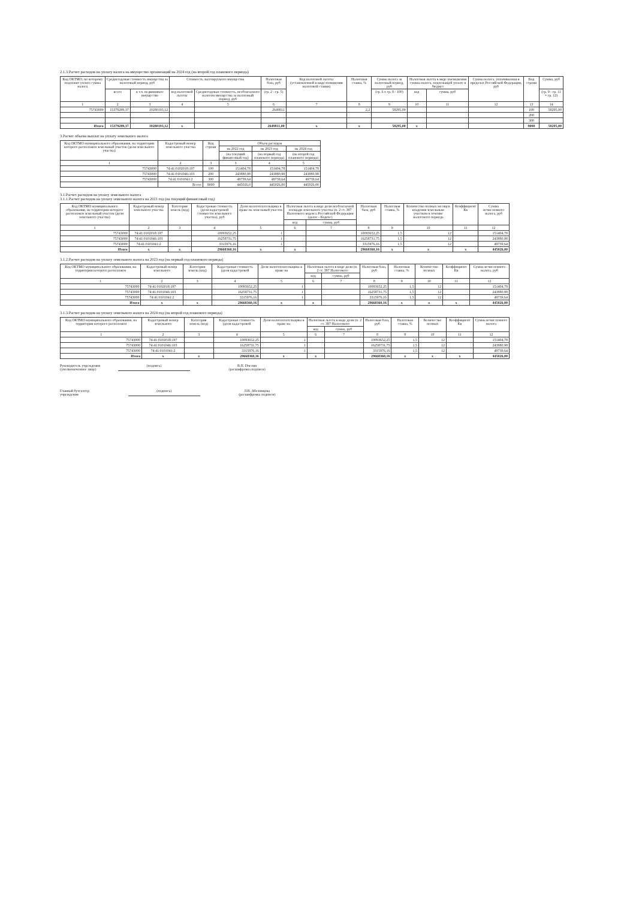2.1.3.Расчет расходов на уплату налога на имущество организаций на 2024 год (на второй год планового периода)
| Код ОКТМО, по которому подлежит уплате сумма налога | Среднегодовая стоимость имущества за налоговый период, руб | | Стоимость льготируемого имущества | | Налоговая база, руб | Код налоговой льготы (установленной в виде понижения налоговой ставки) | Налоговая ставка, % | Сумма налога за налоговый период, руб | Налоговая льгота в виде уменьшения суммы налога, подлежащей уплате в бюджет | | Сумма налога, уплачиваемая в пределах Российской Федерации, руб | Код строки | Сумма, руб |
| --- | --- | --- | --- | --- | --- | --- | --- | --- | --- | --- | --- | --- | --- |
| | всего | в т.ч. недвижимое имущество | код налоговой льготы | Среднегодовая стоимость, необлагаемого налогом имущества за налоговый период, руб | (гр. 2 - гр. 5) | | | (гр. 6 х гр. 8 / 100) | код | сумма, руб | | | (гр. 9 - гр. 11 + гр. 12) |
| 1 | 2 | 3 | 4 | 5 | 6 | 7 | 8 | 9 | 10 | 11 | 12 | 13 | 14 |
| 75743000 | 15379289,37 | 10280193,12 | | | 2649811 | | 2,2 | 58295,00 | | | | 100 | 58295,00 |
| | | | | | | | | | | | | 200 | |
| | | | | | | | | | | | | 300 | |
| Итого | 15379289,37 | 10280193,12 | x | | 2649811,00 | x | x | 58295,00 | x | | | 9000 | 58295,00 |
3.Расчет объема выплат на уплату земельного налога
| Код ОКТМО муниципального образования, на территории которого расположен земельный участок (доля земельного участка) | Кадастровый номер земельного участка | Код строки | Объем расходов | | |
| --- | --- | --- | --- | --- | --- |
| | | | на 2022 год | на 2023 год | на 2024 год |
| | | | (на текущий финансовый год) | (на первый год планового периода) | (на второй год планового периода) |
| 1 | 2 | 3 | 3 | 4 | 5 |
| 75743000 | 74:41:0102018:197 | 100 | 151404,78 | 151404,78 | 151404,78 |
| 75743000 | 74:41:0101046:103 | 200 | 243880,98 | 243880,98 | 243880,98 |
| 75743000 | 74:41:0101041:2 | 300 | 49739,64 | 49739,64 | 49739,64 |
| | Всего | 9000 | 445026,0 | 445026,00 | 445026,00 |
3.1.Расчет расходов на уплату земельного налога
3.1.1.Расчет расходов на уплату земельного налога на 2021 год (на текущий финансовый год)
| Код ОКТМО муниципального образования, на территории которого расположен земельный участок (доля земельного участка) | Кадастровый номер земельного участка | Категория земель (код) | Кадастровая стоимость (доля кадастровой стоимости земельного участка), руб | Доля налогоплательщика в праве на земельный участок | Налоговая льгота в виде доли необлагаемой площади земельного участка (п. 2 ст. 387 Налогового кодекса Российской Федерации (далее - Кодекс) | | Налоговая база, руб | Налоговая ставка, % | Количество полных месяцев владения земельным участком в течение налогового периода | Коэффициент Кв | Сумма исчисленного налога, руб |
| --- | --- | --- | --- | --- | --- | --- | --- | --- | --- | --- | --- |
| | | | | | код | сумма, руб | | | | | |
| 1 | 2 | 3 | 4 | 5 | 6 | 7 | 8 | 9 | 10 | 11 | 12 |
| 75743000 | 74:41:0102018:197 | | 10093652,25 | 1 | | | 10093652,25 | 1,5 | 12 | | 151404,78 |
| 75743000 | 74:41:0101046:103 | | 16258731,75 | 1 | | | 16258731,75 | 1,5 | 12 | | 243880,98 |
| 75743000 | 74:41:0101041:2 | | 3315976,16 | 1 | | | 3315976,16 | 1,5 | 12 | | 49739,64 |
| Итого | x | x | 29668360,16 | x | x | | 29668360,16 | x | x | x | 445026,00 |
3.1.2.Расчет расходов на уплату земельного налога на 2023 год (на первый год планового периода)
| Код ОКТМО муниципального образования, на территории которого расположен | Кадастровый номер земельного | Категория земель (код) | Кадастровая стоимость (доля кадастровой | Доля налогоплательщика в праве на | Налоговая льгота в виде доли (п. 2 ст. 387 Налогового | | Налоговая база, руб | Налоговая ставка, % | Количество полных | Коэффициент Кв | Сумма исчисленного налога, руб |
| --- | --- | --- | --- | --- | --- | --- | --- | --- | --- | --- | --- |
| | | | | | код | сумма, руб | | | | | |
| 1 | 2 | 3 | 4 | 5 | 6 | 7 | 8 | 9 | 10 | 11 | 12 |
| 75743000 | 74:41:0102018:197 | | 10093652,25 | 1 | | | 10093652,25 | 1,5 | 12 | | 151404,78 |
| 75743000 | 74:41:0101046:103 | | 16258731,75 | 1 | | | 16258731,75 | 1,5 | 12 | | 243880,98 |
| 75743000 | 74:41:0101041:2 | | 3315976,16 | 1 | | | 3315976,16 | 1,5 | 12 | | 49739,64 |
| Итого | x | x | 29668360,16 | x | x | | 29668360,16 | x | x | x | 445026,00 |
3.1.3.Расчет расходов на уплату земельного налога на 2024 год (на второй год планового периода)
| Код ОКТМО муниципального образования, на территории которого расположен | Кадастровый номер земельного | Категория земель (код) | Кадастровая стоимость (доля кадастровой | Доля налогоплательщика в праве на | Налоговая льгота в виде доли (п. 2 ст. 387 Налогового | | Налоговая база, руб | Налоговая ставка, % | Количество полных | Коэффициент Кв | Сумма исчисленного налога |
| --- | --- | --- | --- | --- | --- | --- | --- | --- | --- | --- | --- |
| | | | | | код | сумма, руб | | | | | |
| 1 | 2 | 3 | 4 | 5 | 6 | 7 | 8 | 9 | 10 | 11 | 12 |
| 75743000 | 74:41:0102018:197 | | 10093652,25 | 1 | | | 10093652,25 | 1,5 | 12 | | 151404,78 |
| 75743000 | 74:41:0101046:103 | | 16258731,75 | 1 | | | 16258731,75 | 1,5 | 12 | | 243880,98 |
| 75743000 | 74:41:0101041:2 | | 3315976,16 | 1 | | | 3315976,16 | 1,5 | 12 | | 49739,64 |
| Итого | x | x | 29668360,16 | x | x | | 29668360,16 | x | x | x | 445026,00 |
Руководитель учреждения
(уполномоченное лицо)
(подпись) В.П. Пчелин
(расшифровка подписи)
Главный бухгалтер
учреждения
(подпись) Л.В. Абелинцева
(расшифровка подписи)